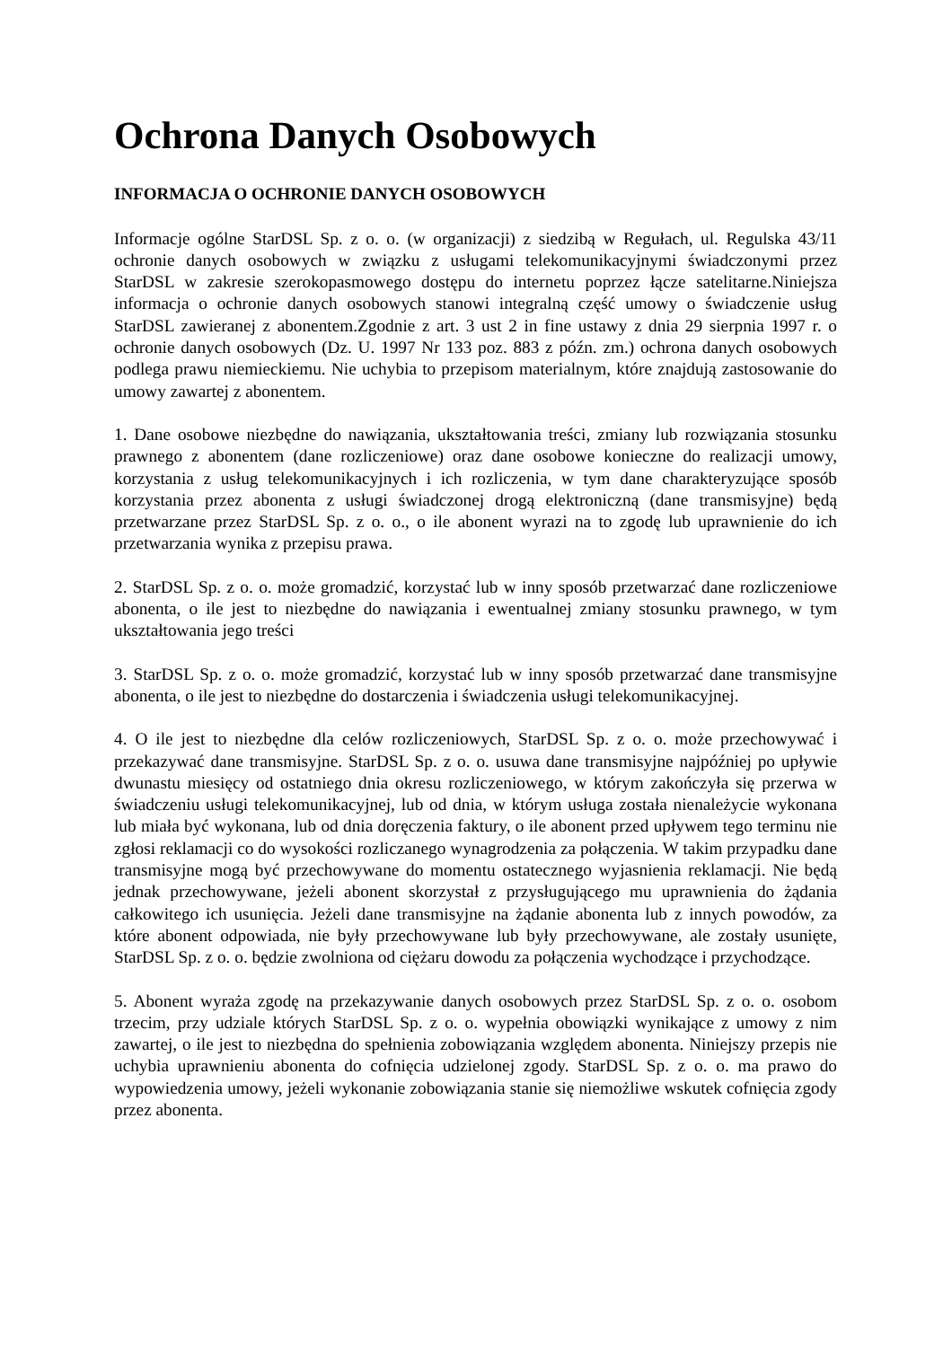Ochrona Danych Osobowych
INFORMACJA O OCHRONIE DANYCH OSOBOWYCH
Informacje ogólne StarDSL Sp. z o. o. (w organizacji) z siedzibą w Regułach, ul. Regulska 43/11 ochronie danych osobowych w związku z usługami telekomunikacyjnymi świadczonymi przez StarDSL w zakresie szerokopasmowego dostępu do internetu poprzez łącze satelitarne.Niniejsza informacja o ochronie danych osobowych stanowi integralną część umowy o świadczenie usług StarDSL zawieranej z abonentem.Zgodnie z art. 3 ust 2 in fine ustawy z dnia 29 sierpnia 1997 r. o ochronie danych osobowych (Dz. U. 1997 Nr 133 poz. 883 z późn. zm.) ochrona danych osobowych podlega prawu niemieckiemu. Nie uchybia to przepisom materialnym, które znajdują zastosowanie do umowy zawartej z abonentem.
1. Dane osobowe niezbędne do nawiązania, ukształtowania treści, zmiany lub rozwiązania stosunku prawnego z abonentem (dane rozliczeniowe) oraz dane osobowe konieczne do realizacji umowy, korzystania z usług telekomunikacyjnych i ich rozliczenia, w tym dane charakteryzujące sposób korzystania przez abonenta z usługi świadczonej drogą elektroniczną (dane transmisyjne) będą przetwarzane przez StarDSL Sp. z o. o., o ile abonent wyrazi na to zgodę lub uprawnienie do ich przetwarzania wynika z przepisu prawa.
2. StarDSL Sp. z o. o. może gromadzić, korzystać lub w inny sposób przetwarzać dane rozliczeniowe abonenta, o ile jest to niezbędne do nawiązania i ewentualnej zmiany stosunku prawnego, w tym ukształtowania jego treści
3. StarDSL Sp. z o. o. może gromadzić, korzystać lub w inny sposób przetwarzać dane transmisyjne abonenta, o ile jest to niezbędne do dostarczenia i świadczenia usługi telekomunikacyjnej.
4. O ile jest to niezbędne dla celów rozliczeniowych, StarDSL Sp. z o. o. może przechowywać i przekazywać dane transmisyjne. StarDSL Sp. z o. o. usuwa dane transmisyjne najpóźniej po upływie dwunastu miesięcy od ostatniego dnia okresu rozliczeniowego, w którym zakończyła się przerwa w świadczeniu usługi telekomunikacyjnej, lub od dnia, w którym usługa została nienależycie wykonana lub miała być wykonana, lub od dnia doręczenia faktury, o ile abonent przed upływem tego terminu nie zgłosi reklamacji co do wysokości rozliczanego wynagrodzenia za połączenia. W takim przypadku dane transmisyjne mogą być przechowywane do momentu ostatecznego wyjasnienia reklamacji. Nie będą jednak przechowywane, jeżeli abonent skorzystał z przysługującego mu uprawnienia do żądania całkowitego ich usunięcia. Jeżeli dane transmisyjne na żądanie abonenta lub z innych powodów, za które abonent odpowiada, nie były przechowywane lub były przechowywane, ale zostały usunięte, StarDSL Sp. z o. o. będzie zwolniona od ciężaru dowodu za połączenia wychodzące i przychodzące.
5. Abonent wyraża zgodę na przekazywanie danych osobowych przez StarDSL Sp. z o. o. osobom trzecim, przy udziale których StarDSL Sp. z o. o. wypełnia obowiązki wynikające z umowy z nim zawartej, o ile jest to niezbędna do spełnienia zobowiązania względem abonenta. Niniejszy przepis nie uchybia uprawnieniu abonenta do cofnięcia udzielonej zgody. StarDSL Sp. z o. o. ma prawo do wypowiedzenia umowy, jeżeli wykonanie zobowiązania stanie się niemożliwe wskutek cofnięcia zgody przez abonenta.